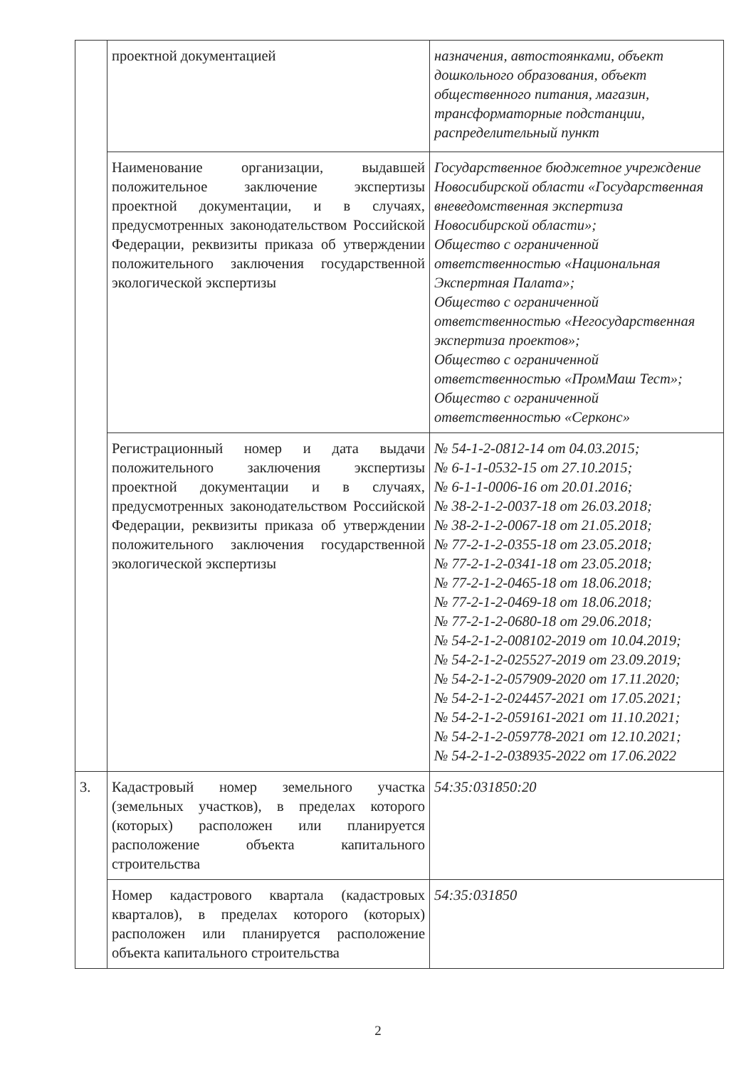| | проектной документацией | назначения, автостоянками, объект дошкольного образования, объект общественного питания, магазин, трансформаторные подстанции, распределительный пункт |
| | Наименование организации, выдавшей положительное заключение экспертизы проектной документации, и в случаях, предусмотренных законодательством Российской Федерации, реквизиты приказа об утверждении положительного заключения государственной экологической экспертизы | Государственное бюджетное учреждение Новосибирской области «Государственная вневедомственная экспертиза Новосибирской области»; Общество с ограниченной ответственностью «Национальная Экспертная Палата»; Общество с ограниченной ответственностью «Негосударственная экспертиза проектов»; Общество с ограниченной ответственностью «ПромМаш Тест»; Общество с ограниченной ответственностью «Серконс» |
| | Регистрационный номер и дата выдачи положительного заключения экспертизы проектной документации и в случаях, предусмотренных законодательством Российской Федерации, реквизиты приказа об утверждении положительного заключения государственной экологической экспертизы | № 54-1-2-0812-14 от 04.03.2015; № 6-1-1-0532-15 от 27.10.2015; № 6-1-1-0006-16 от 20.01.2016; № 38-2-1-2-0037-18 от 26.03.2018; № 38-2-1-2-0067-18 от 21.05.2018; № 77-2-1-2-0355-18 от 23.05.2018; № 77-2-1-2-0341-18 от 23.05.2018; № 77-2-1-2-0465-18 от 18.06.2018; № 77-2-1-2-0469-18 от 18.06.2018; № 77-2-1-2-0680-18 от 29.06.2018; № 54-2-1-2-008102-2019 от 10.04.2019; № 54-2-1-2-025527-2019 от 23.09.2019; № 54-2-1-2-057909-2020 от 17.11.2020; № 54-2-1-2-024457-2021 от 17.05.2021; № 54-2-1-2-059161-2021 от 11.10.2021; № 54-2-1-2-059778-2021 от 12.10.2021; № 54-2-1-2-038935-2022 от 17.06.2022 |
| 3. | Кадастровый номер земельного участка (земельных участков), в пределах которого (которых) расположен или планируется расположение объекта капитального строительства | 54:35:031850:20 |
| | Номер кадастрового квартала (кадастровых кварталов), в пределах которого (которых) расположен или планируется расположение объекта капитального строительства | 54:35:031850 |
2